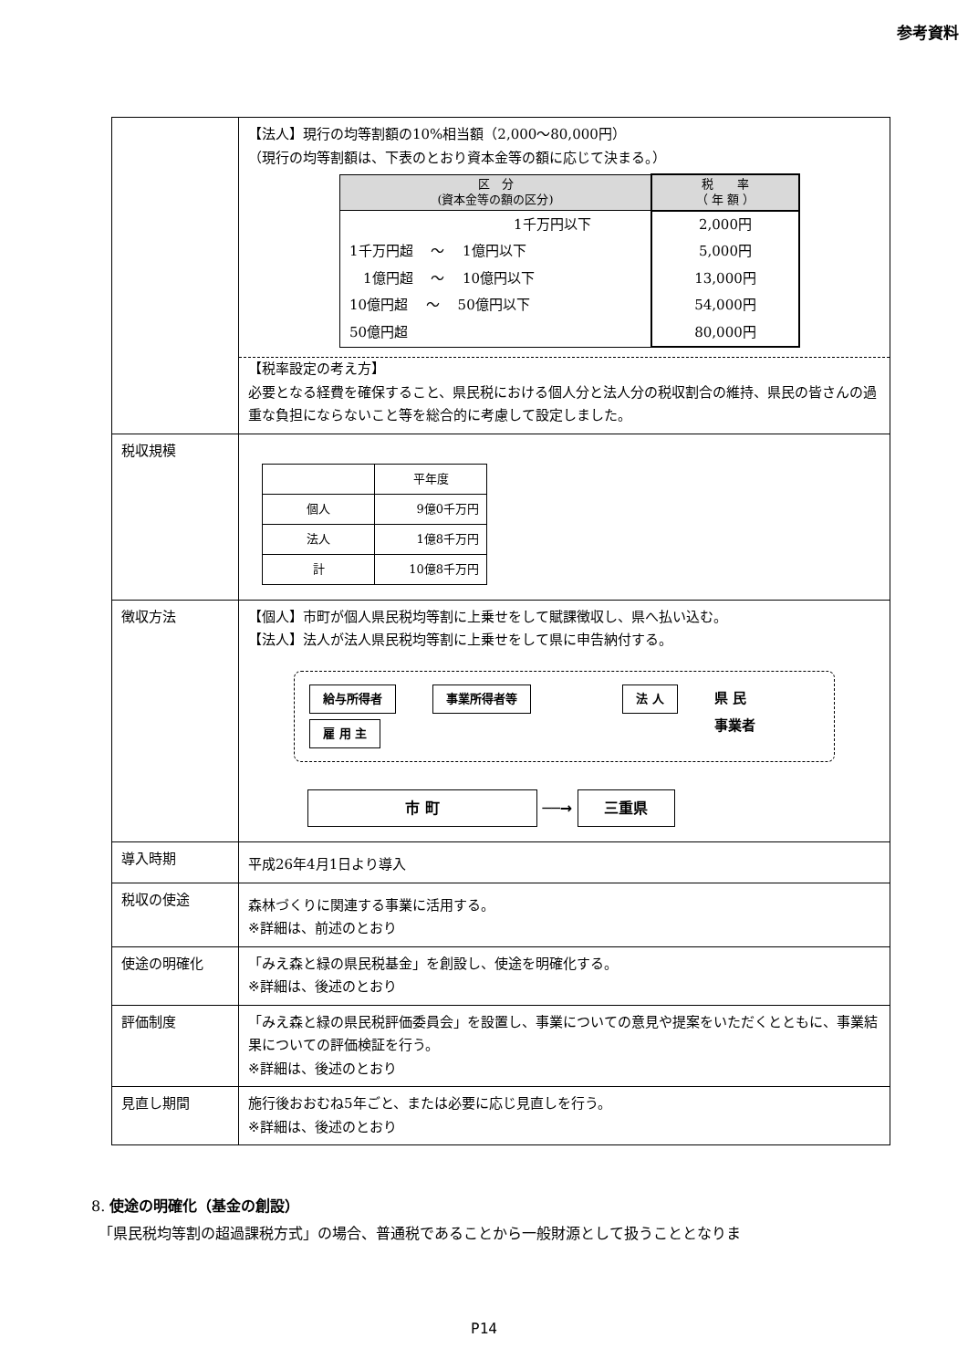参考資料
| | 【法人】現行の均等割額の10%相当額（2,000～80,000円） （現行の均等割額は、下表のとおり資本金等の額に応じて決まる。） / 区 分 (資本金等の額の区分) / 税 率 （ 年 額 ） / / --- / --- / / 1千万円以下 / 2,000円 / / 1千万円超 ～ 1億円以下 / 5,000円 / / 1億円超 ～ 10億円以下 / 13,000円 / / 10億円超 ～ 50億円以下 / 54,000円 / / 50億円超 / 80,000円 / 【税率設定の考え方】 必要となる経費を確保すること、県民税における個人分と法人分の税収割合の維持、県民の皆さんの過重な負担にならないこと等を総合的に考慮して設定しました。 |
| 税収規模 | / / 平年度 / / 個人 / 9億0千万円 / / 法人 / 1億8千万円 / / 計 / 10億8千万円 / |
| 徴収方法 | 【個人】市町が個人県民税均等割に上乗せをして賦課徴収し、県へ払い込む。 【法人】法人が法人県民税均等割に上乗せをして県に申告納付する。 給与所得者 雇 用 主 事業所得者等 法 人 県 民 事業者 市 町 ──→ 三重県 |
| 導入時期 | 平成26年4月1日より導入 |
| 税収の使途 | 森林づくりに関連する事業に活用する。 ※詳細は、前述のとおり |
| 使途の明確化 | 「みえ森と緑の県民税基金」を創設し、使途を明確化する。 ※詳細は、後述のとおり |
| 評価制度 | 「みえ森と緑の県民税評価委員会」を設置し、事業についての意見や提案をいただくとともに、事業結果についての評価検証を行う。 ※詳細は、後述のとおり |
| 見直し期間 | 施行後おおむね5年ごと、または必要に応じ見直しを行う。 ※詳細は、後述のとおり |
8. 使途の明確化（基金の創設）
　「県民税均等割の超過課税方式」の場合、普通税であることから一般財源として扱うこととなりま
P14